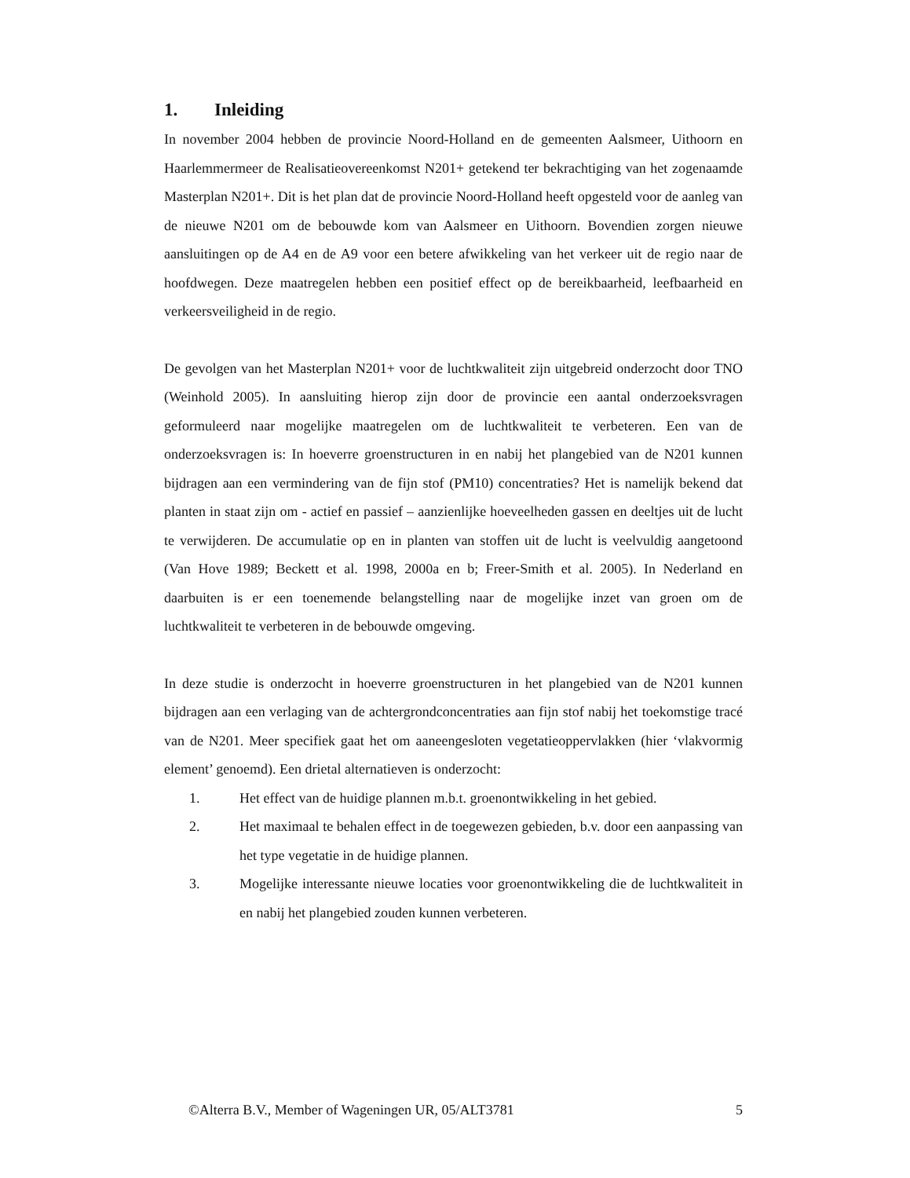1. Inleiding
In november 2004 hebben de provincie Noord-Holland en de gemeenten Aalsmeer, Uithoorn en Haarlemmermeer de Realisatieovereenkomst N201+ getekend ter bekrachtiging van het zogenaamde Masterplan N201+. Dit is het plan dat de provincie Noord-Holland heeft opgesteld voor de aanleg van de nieuwe N201 om de bebouwde kom van Aalsmeer en Uithoorn. Bovendien zorgen nieuwe aansluitingen op de A4 en de A9 voor een betere afwikkeling van het verkeer uit de regio naar de hoofdwegen. Deze maatregelen hebben een positief effect op de bereikbaarheid, leefbaarheid en verkeersveiligheid in de regio.
De gevolgen van het Masterplan N201+ voor de luchtkwaliteit zijn uitgebreid onderzocht door TNO (Weinhold 2005). In aansluiting hierop zijn door de provincie een aantal onderzoeksvragen geformuleerd naar mogelijke maatregelen om de luchtkwaliteit te verbeteren. Een van de onderzoeksvragen is: In hoeverre groenstructuren in en nabij het plangebied van de N201 kunnen bijdragen aan een vermindering van de fijn stof (PM10) concentraties? Het is namelijk bekend dat planten in staat zijn om - actief en passief – aanzienlijke hoeveelheden gassen en deeltjes uit de lucht te verwijderen. De accumulatie op en in planten van stoffen uit de lucht is veelvuldig aangetoond (Van Hove 1989; Beckett et al. 1998, 2000a en b; Freer-Smith et al. 2005). In Nederland en daarbuiten is er een toenemende belangstelling naar de mogelijke inzet van groen om de luchtkwaliteit te verbeteren in de bebouwde omgeving.
In deze studie is onderzocht in hoeverre groenstructuren in het plangebied van de N201 kunnen bijdragen aan een verlaging van de achtergrondconcentraties aan fijn stof nabij het toekomstige tracé van de N201. Meer specifiek gaat het om aaneengesloten vegetatieoppervlakken (hier ‘vlakvormig element’ genoemd). Een drietal alternatieven is onderzocht:
1. Het effect van de huidige plannen m.b.t. groenontwikkeling in het gebied.
2. Het maximaal te behalen effect in de toegewezen gebieden, b.v. door een aanpassing van het type vegetatie in de huidige plannen.
3. Mogelijke interessante nieuwe locaties voor groenontwikkeling die de luchtkwaliteit in en nabij het plangebied zouden kunnen verbeteren.
©Alterra B.V., Member of Wageningen UR, 05/ALT3781 5